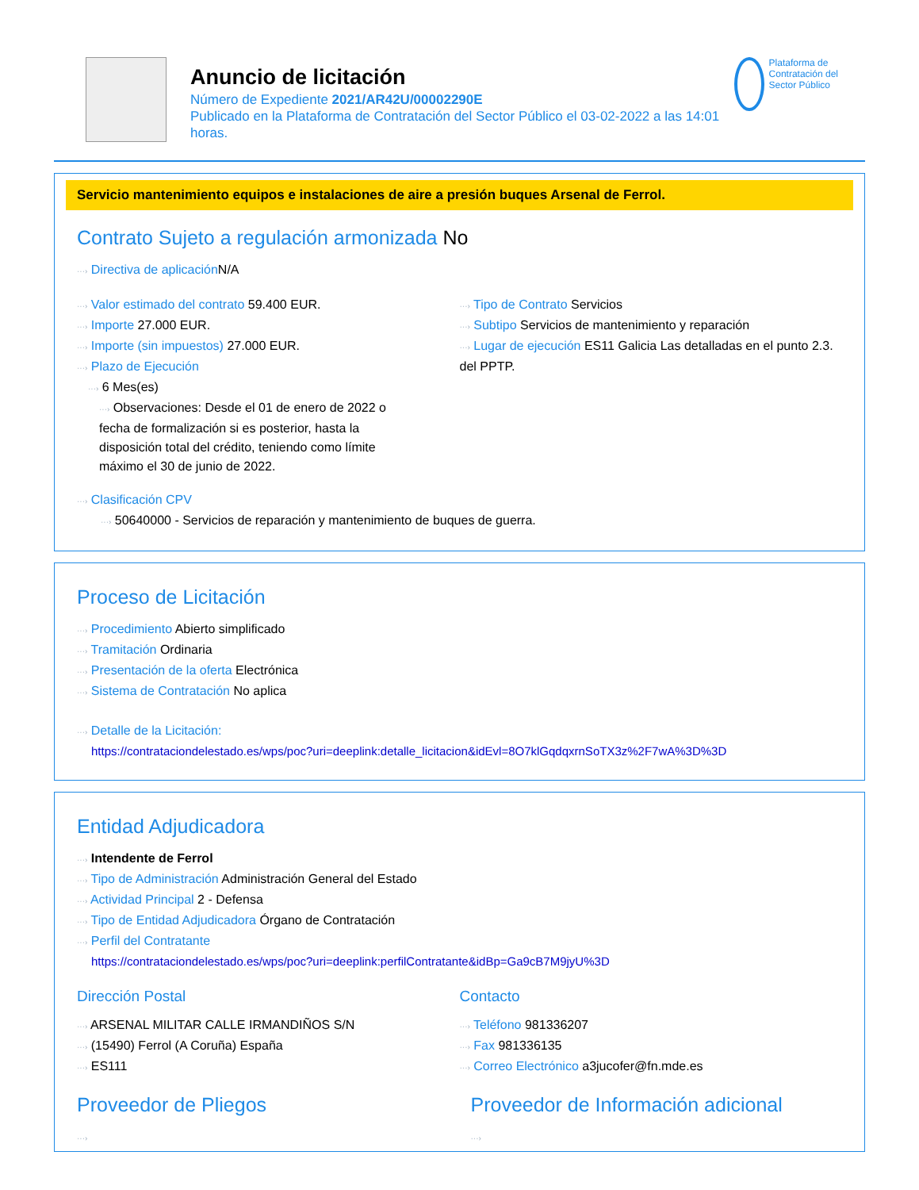Anuncio de licitación
Número de Expediente 2021/AR42U/00002290E
Publicado en la Plataforma de Contratación del Sector Público el 03-02-2022 a las 14:01 horas.
Plataforma de Contratación del Sector Público
Servicio mantenimiento equipos e instalaciones de aire a presión buques Arsenal de Ferrol.
Contrato Sujeto a regulación armonizada No
···› Directiva de aplicación N/A
···› Valor estimado del contrato 59.400 EUR.
···› Importe 27.000 EUR.
···› Importe (sin impuestos) 27.000 EUR.
···› Plazo de Ejecución
···› 6 Mes(es)
···› Observaciones: Desde el 01 de enero de 2022 o fecha de formalización si es posterior, hasta la disposición total del crédito, teniendo como límite máximo el 30 de junio de 2022.
···› Tipo de Contrato Servicios
···› Subtipo Servicios de mantenimiento y reparación
···› Lugar de ejecución ES11 Galicia Las detalladas en el punto 2.3. del PPTP.
···› Clasificación CPV
···› 50640000 - Servicios de reparación y mantenimiento de buques de guerra.
Proceso de Licitación
···› Procedimiento Abierto simplificado
···› Tramitación Ordinaria
···› Presentación de la oferta Electrónica
···› Sistema de Contratación No aplica
···› Detalle de la Licitación:
https://contrataciondelestado.es/wps/poc?uri=deeplink:detalle_licitacion&idEvl=8O7klGqdqxrnSoTX3z%2F7wA%3D%3D
Entidad Adjudicadora
···› Intendente de Ferrol
···› Tipo de Administración Administración General del Estado
···› Actividad Principal 2 - Defensa
···› Tipo de Entidad Adjudicadora Órgano de Contratación
···› Perfil del Contratante
https://contrataciondelestado.es/wps/poc?uri=deeplink:perfilContratante&idBp=Ga9cB7M9jyU%3D
Dirección Postal
···› ARSENAL MILITAR CALLE IRMANDIÑOS S/N
···› (15490) Ferrol (A Coruña) España
···› ES111
Contacto
···› Teléfono 981336207
···› Fax 981336135
···› Correo Electrónico a3jucofer@fn.mde.es
Proveedor de Pliegos
···›
Proveedor de Información adicional
···›